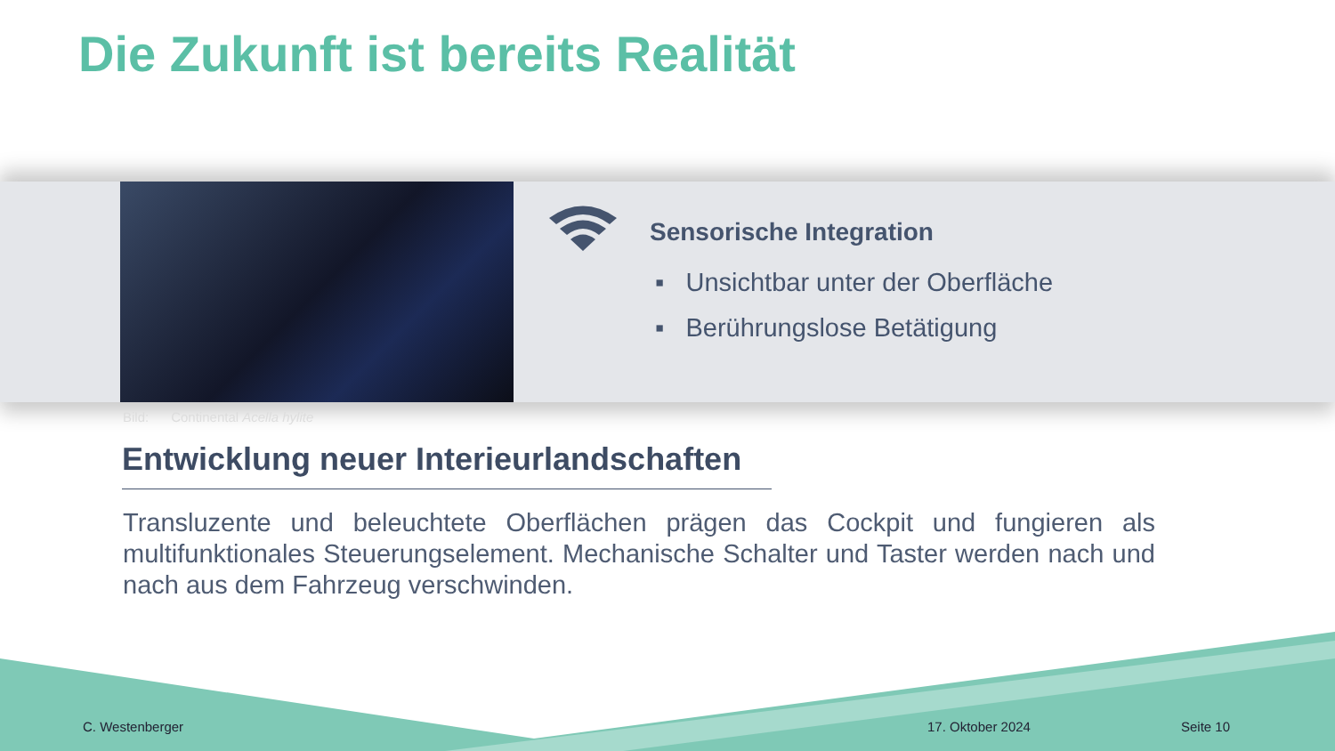Die Zukunft ist bereits Realität
Sensorische Integration
▪ Unsichtbar unter der Oberfläche
▪ Berührungslose Betätigung
Bild: Continental Acella hylite
Entwicklung neuer Interieurlandschaften
Transluzente und beleuchtete Oberflächen prägen das Cockpit und fungieren als multifunktionales Steuerungselement. Mechanische Schalter und Taster werden nach und nach aus dem Fahrzeug verschwinden.
C. Westenberger 17. Oktober 2024 Seite 10